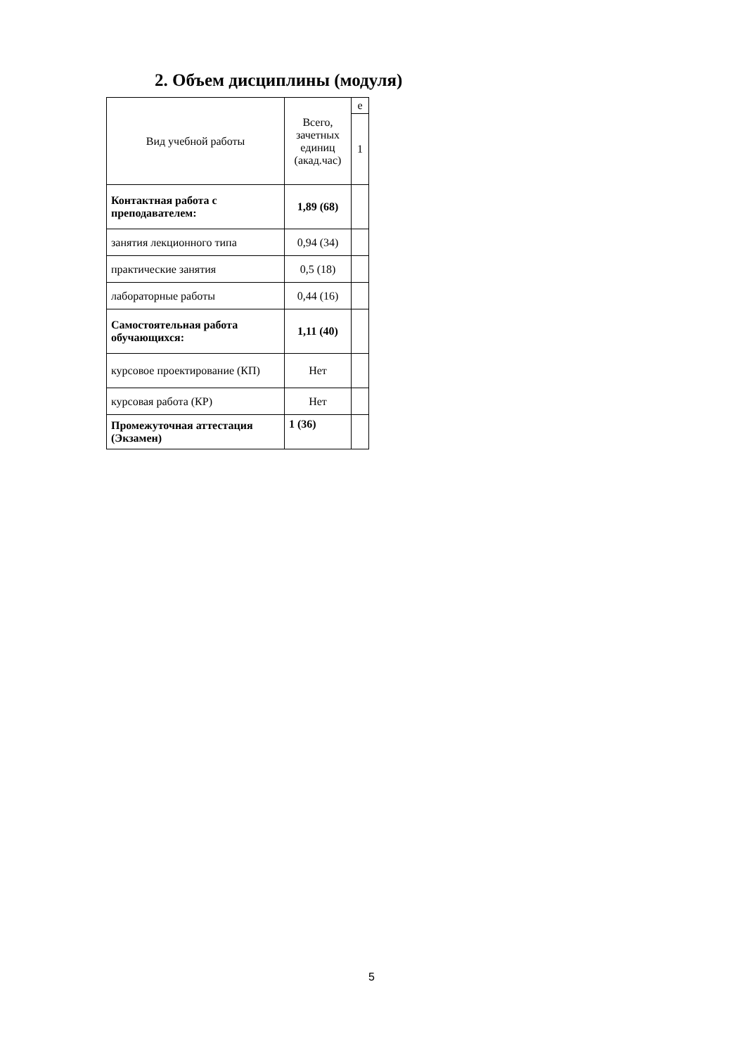2. Объем дисциплины (модуля)
| Вид учебной работы | Всего, зачетных единиц (акад.час) | е |
| --- | --- | --- |
| | | 1 |
| Контактная работа с преподавателем: | 1,89 (68) | |
| занятия лекционного типа | 0,94 (34) | |
| практические занятия | 0,5 (18) | |
| лабораторные работы | 0,44 (16) | |
| Самостоятельная работа обучающихся: | 1,11 (40) | |
| курсовое проектирование (КП) | Нет | |
| курсовая работа (КР) | Нет | |
| Промежуточная аттестация (Экзамен) | 1 (36) | |
5